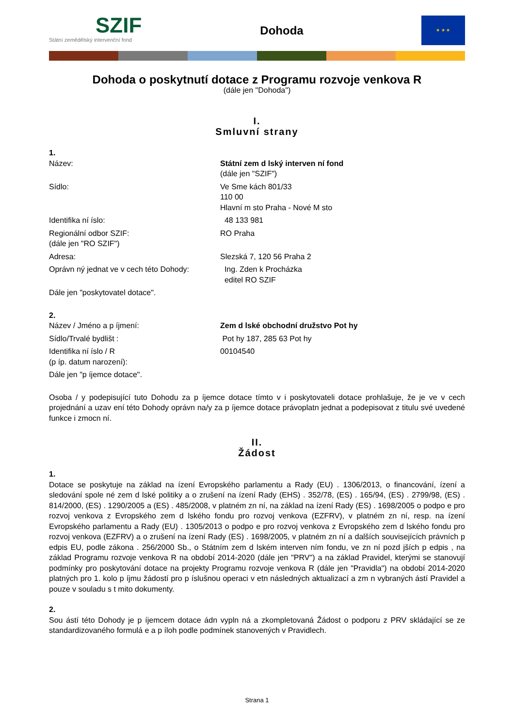SZIF
Státní zemědělský intervenční fond
Dohoda
★ ★ ★
Dohoda o poskytnutí dotace z Programu rozvoje venkova R
(dále jen "Dohoda")
I.
Smluvní strany
1.
Název: Státní zem d lský interven ní fond
(dále jen "SZIF")
Sídlo: Ve Sme kách 801/33
110 00
Hlavní m sto Praha - Nové M sto
Identifika ní íslo: 48 133 981
Regionální odbor SZIF:
(dále jen "RO SZIF")
RO Praha
Adresa: Slezská 7, 120 56 Praha 2
Oprávn ný jednat ve v cech této Dohody:
Ing. Zden k Procházka
editel RO SZIF
Dále jen "poskytovatel dotace".
2.
Název / Jméno a p íjmení: Zem d lské obchodní družstvo Pot hy
Sídlo/Trvalé bydlišt : Pot hy 187, 285 63 Pot hy
Identifika ní íslo / R
(p íp. datum narození):
00104540
Dále jen "p íjemce dotace".
Osoba / y podepisující tuto Dohodu za p íjemce dotace tímto v i poskytovateli dotace prohlašuje, že je ve v cech projednání a uzav ení této Dohody oprávn na/y za p íjemce dotace právoplatn jednat a podepisovat z titulu své uvedené funkce i zmocn ní.
II.
Žádost
1.
Dotace se poskytuje na základ na ízení Evropského parlamentu a Rady (EU) . 1306/2013, o financování, ízení a sledování spole né zem d lské politiky a o zrušení na ízení Rady (EHS) . 352/78, (ES) . 165/94, (ES) . 2799/98, (ES) . 814/2000, (ES) . 1290/2005 a (ES) . 485/2008, v platném zn ní, na základ na ízení Rady (ES) . 1698/2005 o podpo e pro rozvoj venkova z Evropského zem d lského fondu pro rozvoj venkova (EZFRV), v platném zn ní, resp. na ízení Evropského parlamentu a Rady (EU) . 1305/2013 o podpo e pro rozvoj venkova z Evropského zem d lského fondu pro rozvoj venkova (EZFRV) a o zrušení na ízení Rady (ES) . 1698/2005, v platném zn ní a dalších souvisejících právních p edpis EU, podle zákona . 256/2000 Sb., o Státním zem d lském interven ním fondu, ve zn ní pozd jších p edpis , na základ Programu rozvoje venkova R na období 2014-2020 (dále jen "PRV") a na základ Pravidel, kterými se stanovují podmínky pro poskytování dotace na projekty Programu rozvoje venkova R (dále jen "Pravidla") na období 2014-2020 platných pro 1. kolo p íjmu žádostí pro p íslušnou operaci v etn následných aktualizací a zm n vybraných ástí Pravidel a pouze v souladu s t mito dokumenty.
2.
Sou ástí této Dohody je p íjemcem dotace ádn vypln ná a zkompletovaná Žádost o podporu z PRV skládající se ze standardizovaného formulá e a p íloh podle podmínek stanovených v Pravidlech.
Strana 1